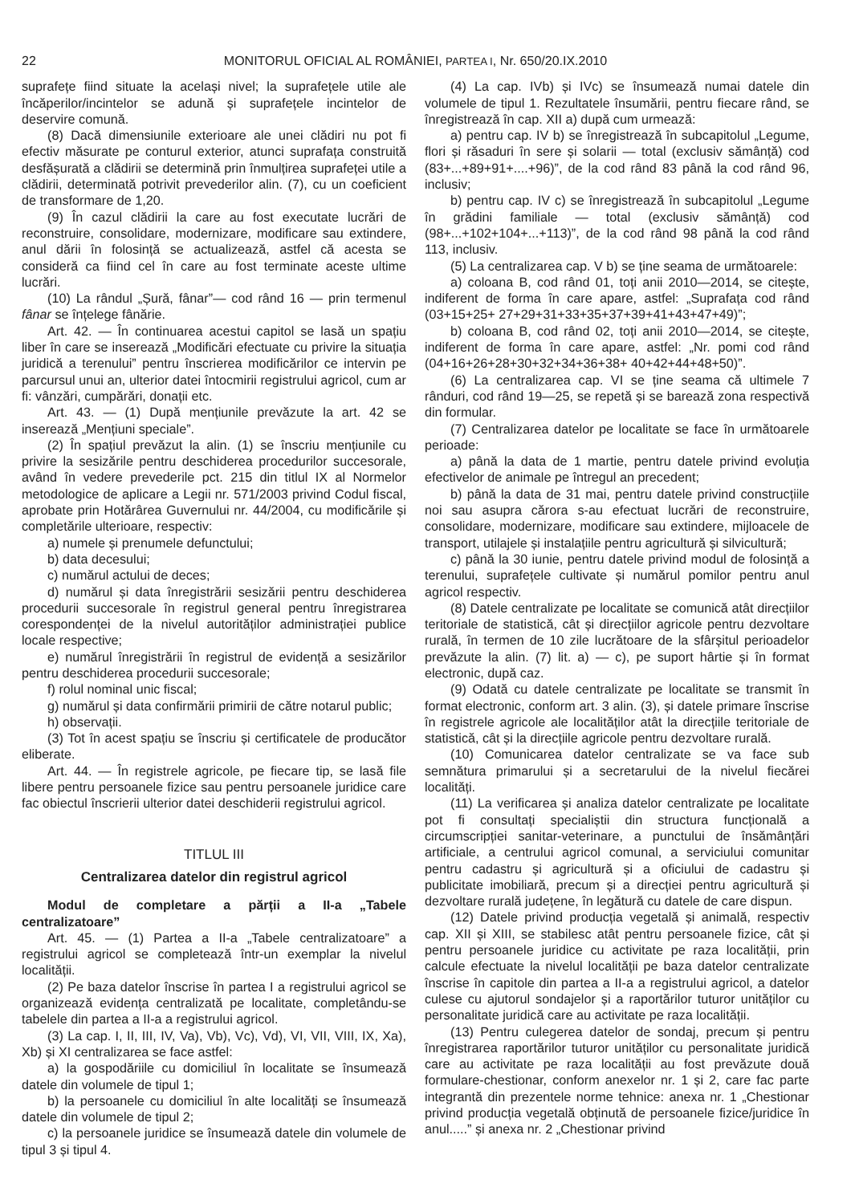22 MONITORUL OFICIAL AL ROMÂNIEI, PARTEA I, Nr. 650/20.IX.2010
suprafețe fiind situate la același nivel; la suprafețele utile ale încăperilor/incintelor se adună și suprafețele incintelor de deservire comună.
(8) Dacă dimensiunile exterioare ale unei clădiri nu pot fi efectiv măsurate pe conturul exterior, atunci suprafața construită desfășurată a clădirii se determină prin înmulțirea suprafeței utile a clădirii, determinată potrivit prevederilor alin. (7), cu un coeficient de transformare de 1,20.
(9) În cazul clădirii la care au fost executate lucrări de reconstruire, consolidare, modernizare, modificare sau extindere, anul dării în folosință se actualizează, astfel că acesta se consideră ca fiind cel în care au fost terminate aceste ultime lucrări.
(10) La rândul „Șură, fânar”— cod rând 16 — prin termenul fânar se înțelege fânărie.
Art. 42. — În continuarea acestui capitol se lasă un spațiu liber în care se inserează „Modificări efectuate cu privire la situația juridică a terenului” pentru înscrierea modificărilor ce intervin pe parcursul unui an, ulterior datei întocmirii registrului agricol, cum ar fi: vânzări, cumpărări, donații etc.
Art. 43. — (1) După mențiunile prevăzute la art. 42 se inserează „Mențiuni speciale”.
(2) În spațiul prevăzut la alin. (1) se înscriu mențiunile cu privire la sesizările pentru deschiderea procedurilor succesorale, având în vedere prevederile pct. 215 din titlul IX al Normelor metodologice de aplicare a Legii nr. 571/2003 privind Codul fiscal, aprobate prin Hotărârea Guvernului nr. 44/2004, cu modificările și completările ulterioare, respectiv:
a) numele și prenumele defunctului;
b) data decesului;
c) numărul actului de deces;
d) numărul și data înregistrării sesizării pentru deschiderea procedurii succesorale în registrul general pentru înregistrarea corespondenței de la nivelul autorităților administrației publice locale respective;
e) numărul înregistrării în registrul de evidență a sesizărilor pentru deschiderea procedurii succesorale;
f) rolul nominal unic fiscal;
g) numărul și data confirmării primirii de către notarul public;
h) observații.
(3) Tot în acest spațiu se înscriu și certificatele de producător eliberate.
Art. 44. — În registrele agricole, pe fiecare tip, se lasă file libere pentru persoanele fizice sau pentru persoanele juridice care fac obiectul înscrierii ulterior datei deschiderii registrului agricol.
TITLUL III
Centralizarea datelor din registrul agricol
Modul de completare a părții a II-a „Tabele centralizatoare”
Art. 45. — (1) Partea a II-a „Tabele centralizatoare” a registrului agricol se completează într-un exemplar la nivelul localității.
(2) Pe baza datelor înscrise în partea I a registrului agricol se organizează evidența centralizată pe localitate, completându-se tabelele din partea a II-a a registrului agricol.
(3) La cap. I, II, III, IV, Va), Vb), Vc), Vd), VI, VII, VIII, IX, Xa), Xb) și XI centralizarea se face astfel:
a) la gospodăriile cu domiciliul în localitate se însumează datele din volumele de tipul 1;
b) la persoanele cu domiciliul în alte localități se însumează datele din volumele de tipul 2;
c) la persoanele juridice se însumează datele din volumele de tipul 3 și tipul 4.
(4) La cap. IVb) și IVc) se însumează numai datele din volumele de tipul 1. Rezultatele însumării, pentru fiecare rând, se înregistrează în cap. XII a) după cum urmează:
a) pentru cap. IV b) se înregistrează în subcapitolul „Legume, flori și răsaduri în sere și solarii — total (exclusiv sămânță) cod (83+...+89+91+....+96)”, de la cod rând 83 până la cod rând 96, inclusiv;
b) pentru cap. IV c) se înregistrează în subcapitolul „Legume în grădini familiale — total (exclusiv sămânță) cod (98+...+102+104+...+113)”, de la cod rând 98 până la cod rând 113, inclusiv.
(5) La centralizarea cap. V b) se ține seama de următoarele:
a) coloana B, cod rând 01, toți anii 2010—2014, se citește, indiferent de forma în care apare, astfel: „Suprafața cod rând (03+15+25+ 27+29+31+33+35+37+39+41+43+47+49)”;
b) coloana B, cod rând 02, toți anii 2010—2014, se citește, indiferent de forma în care apare, astfel: „Nr. pomi cod rând (04+16+26+28+30+32+34+36+38+ 40+42+44+48+50)”.
(6) La centralizarea cap. VI se ține seama că ultimele 7 rânduri, cod rând 19—25, se repetă și se barează zona respectivă din formular.
(7) Centralizarea datelor pe localitate se face în următoarele perioade:
a) până la data de 1 martie, pentru datele privind evoluția efectivelor de animale pe întregul an precedent;
b) până la data de 31 mai, pentru datele privind construcțiile noi sau asupra cărora s-au efectuat lucrări de reconstruire, consolidare, modernizare, modificare sau extindere, mijloacele de transport, utilajele și instalațiile pentru agricultură și silvicultură;
c) până la 30 iunie, pentru datele privind modul de folosință a terenului, suprafețele cultivate și numărul pomilor pentru anul agricol respectiv.
(8) Datele centralizate pe localitate se comunică atât direcțiilor teritoriale de statistică, cât și direcțiilor agricole pentru dezvoltare rurală, în termen de 10 zile lucrătoare de la sfârșitul perioadelor prevăzute la alin. (7) lit. a) — c), pe suport hârtie și în format electronic, după caz.
(9) Odată cu datele centralizate pe localitate se transmit în format electronic, conform art. 3 alin. (3), și datele primare înscrise în registrele agricole ale localităților atât la direcțiile teritoriale de statistică, cât și la direcțiile agricole pentru dezvoltare rurală.
(10) Comunicarea datelor centralizate se va face sub semnătura primarului și a secretarului de la nivelul fiecărei localități.
(11) La verificarea și analiza datelor centralizate pe localitate pot fi consultați specialiștii din structura funcțională a circumscripției sanitar-veterinare, a punctului de însămânțări artificiale, a centrului agricol comunal, a serviciului comunitar pentru cadastru și agricultură și a oficiului de cadastru și publicitate imobiliară, precum și a direcției pentru agricultură și dezvoltare rurală județene, în legătură cu datele de care dispun.
(12) Datele privind producția vegetală și animală, respectiv cap. XII și XIII, se stabilesc atât pentru persoanele fizice, cât și pentru persoanele juridice cu activitate pe raza localității, prin calcule efectuate la nivelul localității pe baza datelor centralizate înscrise în capitole din partea a II-a a registrului agricol, a datelor culese cu ajutorul sondajelor și a raportărilor tuturor unităților cu personalitate juridică care au activitate pe raza localității.
(13) Pentru culegerea datelor de sondaj, precum și pentru înregistrarea raportărilor tuturor unităților cu personalitate juridică care au activitate pe raza localității au fost prevăzute două formulare-chestionar, conform anexelor nr. 1 și 2, care fac parte integrantă din prezentele norme tehnice: anexa nr. 1 „Chestionar privind producția vegetală obținută de persoanele fizice/juridice în anul.....” și anexa nr. 2 „Chestionar privind